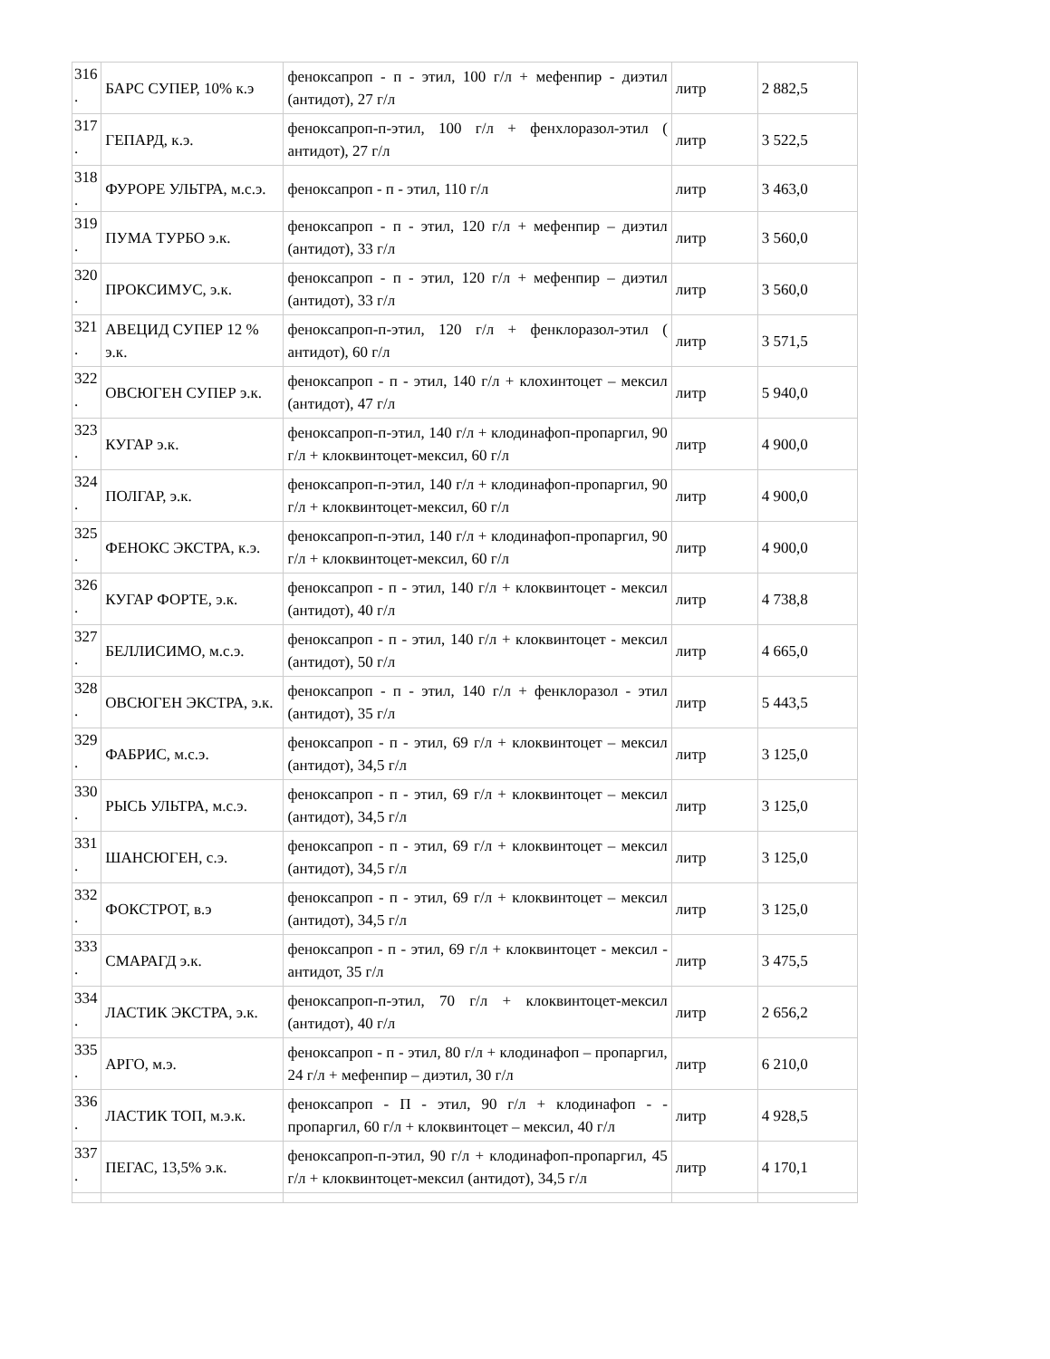| 316 . | БАРС СУПЕР, 10% к.э | феноксапроп - п - этил, 100 г/л + мефенпир - диэтил (антидот), 27 г/л | литр | 2 882,5 |
| 317 . | ГЕПАРД, к.э. | феноксапроп-п-этил, 100 г/л + фенхлоразол-этил ( антидот), 27 г/л | литр | 3 522,5 |
| 318 . | ФУРОРЕ УЛЬТРА, м.с.э. | феноксапроп - п - этил, 110 г/л | литр | 3 463,0 |
| 319 . | ПУМА ТУРБО э.к. | феноксапроп - п - этил, 120 г/л + мефенпир – диэтил (антидот), 33 г/л | литр | 3 560,0 |
| 320 . | ПРОКСИМУС, э.к. | феноксапроп - п - этил, 120 г/л + мефенпир – диэтил (антидот), 33 г/л | литр | 3 560,0 |
| 321 . | АВЕЦИД СУПЕР 12 % э.к. | феноксапроп-п-этил, 120 г/л + фенклоразол-этил ( антидот), 60 г/л | литр | 3 571,5 |
| 322 . | ОВСЮГЕН СУПЕР э.к. | феноксапроп - п - этил, 140 г/л + клохинтоцет – мексил (антидот), 47 г/л | литр | 5 940,0 |
| 323 . | КУГАР э.к. | феноксапроп-п-этил, 140 г/л + клодинафоп-пропаргил, 90 г/л + клоквинтоцет-мексил, 60 г/л | литр | 4 900,0 |
| 324 . | ПОЛГАР, э.к. | феноксапроп-п-этил, 140 г/л + клодинафоп-пропаргил, 90 г/л + клоквинтоцет-мексил, 60 г/л | литр | 4 900,0 |
| 325 . | ФЕНОКС ЭКСТРА, к.э. | феноксапроп-п-этил, 140 г/л + клодинафоп-пропаргил, 90 г/л + клоквинтоцет-мексил, 60 г/л | литр | 4 900,0 |
| 326 . | КУГАР ФОРТЕ, э.к. | феноксапроп - п - этил, 140 г/л + клоквинтоцет - мексил (антидот), 40 г/л | литр | 4 738,8 |
| 327 . | БЕЛЛИСИМО, м.с.э. | феноксапроп - п - этил, 140 г/л + клоквинтоцет - мексил (антидот), 50 г/л | литр | 4 665,0 |
| 328 . | ОВСЮГЕН ЭКСТРА, э.к. | феноксапроп - п - этил, 140 г/л + фенклоразол - этил (антидот), 35 г/л | литр | 5 443,5 |
| 329 . | ФАБРИС, м.с.э. | феноксапроп - п - этил, 69 г/л + клоквинтоцет – мексил (антидот), 34,5 г/л | литр | 3 125,0 |
| 330 . | РЫСЬ УЛЬТРА, м.с.э. | феноксапроп - п - этил, 69 г/л + клоквинтоцет – мексил (антидот), 34,5 г/л | литр | 3 125,0 |
| 331 . | ШАНСЮГЕН, с.э. | феноксапроп - п - этил, 69 г/л + клоквинтоцет – мексил (антидот), 34,5 г/л | литр | 3 125,0 |
| 332 . | ФОКСТРОТ, в.э | феноксапроп - п - этил, 69 г/л + клоквинтоцет – мексил (антидот), 34,5 г/л | литр | 3 125,0 |
| 333 . | СМАРАГД э.к. | феноксапроп - п - этил, 69 г/л + клоквинтоцет - мексил - антидот, 35 г/л | литр | 3 475,5 |
| 334 . | ЛАСТИК ЭКСТРА, э.к. | феноксапроп-п-этил, 70 г/л + клоквинтоцет-мексил (антидот), 40 г/л | литр | 2 656,2 |
| 335 . | АРГО, м.э. | феноксапроп - п - этил, 80 г/л + клодинафоп – пропаргил, 24 г/л + мефенпир – диэтил, 30 г/л | литр | 6 210,0 |
| 336 . | ЛАСТИК ТОП, м.э.к. | феноксапроп - П - этил, 90 г/л + клодинафоп - - пропаргил, 60 г/л + клоквинтоцет – мексил, 40 г/л | литр | 4 928,5 |
| 337 . | ПЕГАС, 13,5% э.к. | феноксапроп-п-этил, 90 г/л + клодинафоп-пропаргил, 45 г/л + клоквинтоцет-мексил (антидот), 34,5 г/л | литр | 4 170,1 |